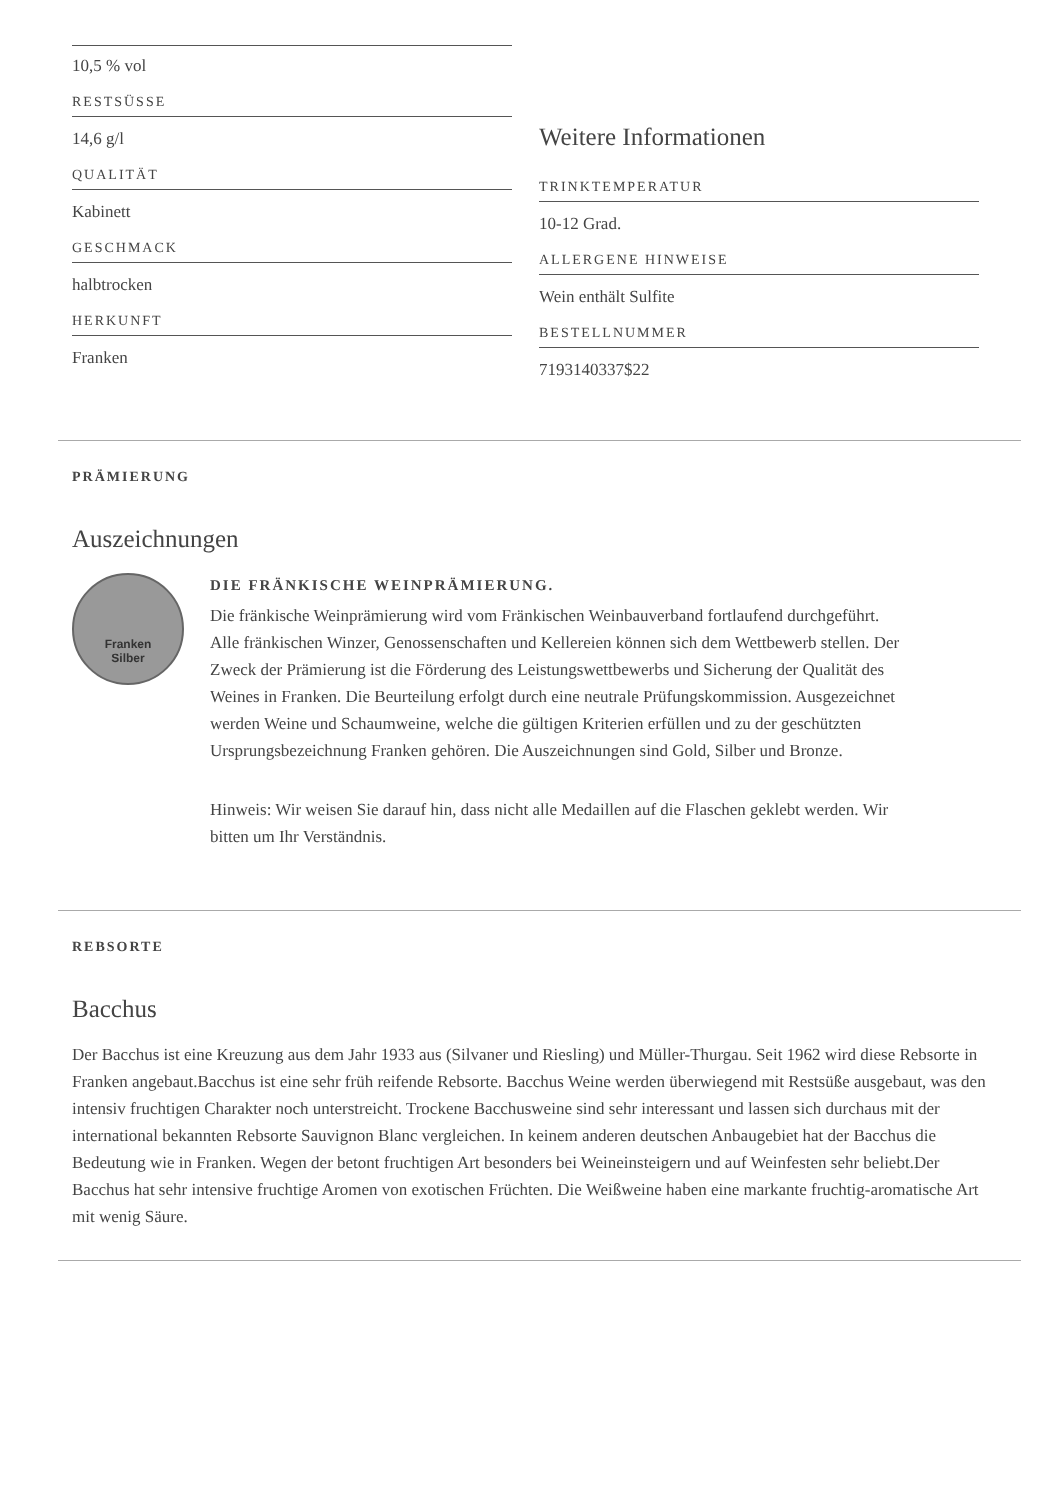10,5 % vol
RESTSÜSSE
14,6 g/l
QUALITÄT
Kabinett
GESCHMACK
halbtrocken
HERKUNFT
Franken
Weitere Informationen
TRINKTEMPERATUR
10-12 Grad.
ALLERGENE HINWEISE
Wein enthält Sulfite
BESTELLNUMMER
7193140337$22
PRÄMIERUNG
Auszeichnungen
Franken
Silber
DIE FRÄNKISCHE WEINPRÄMIERUNG.
Die fränkische Weinprämierung wird vom Fränkischen Weinbauverband fortlaufend durchgeführt. Alle fränkischen Winzer, Genossenschaften und Kellereien können sich dem Wettbewerb stellen. Der Zweck der Prämierung ist die Förderung des Leistungswettbewerbs und Sicherung der Qualität des Weines in Franken. Die Beurteilung erfolgt durch eine neutrale Prüfungskommission. Ausgezeichnet werden Weine und Schaumweine, welche die gültigen Kriterien erfüllen und zu der geschützten Ursprungsbezeichnung Franken gehören. Die Auszeichnungen sind Gold, Silber und Bronze.
Hinweis: Wir weisen Sie darauf hin, dass nicht alle Medaillen auf die Flaschen geklebt werden. Wir bitten um Ihr Verständnis.
REBSORTE
Bacchus
Der Bacchus ist eine Kreuzung aus dem Jahr 1933 aus (Silvaner und Riesling) und Müller-Thurgau. Seit 1962 wird diese Rebsorte in Franken angebaut.Bacchus ist eine sehr früh reifende Rebsorte. Bacchus Weine werden überwiegend mit Restsüße ausgebaut, was den intensiv fruchtigen Charakter noch unterstreicht. Trockene Bacchusweine sind sehr interessant und lassen sich durchaus mit der international bekannten Rebsorte Sauvignon Blanc vergleichen. In keinem anderen deutschen Anbaugebiet hat der Bacchus die Bedeutung wie in Franken. Wegen der betont fruchtigen Art besonders bei Weineinsteigern und auf Weinfesten sehr beliebt.Der Bacchus hat sehr intensive fruchtige Aromen von exotischen Früchten. Die Weißweine haben eine markante fruchtig-aromatische Art mit wenig Säure.